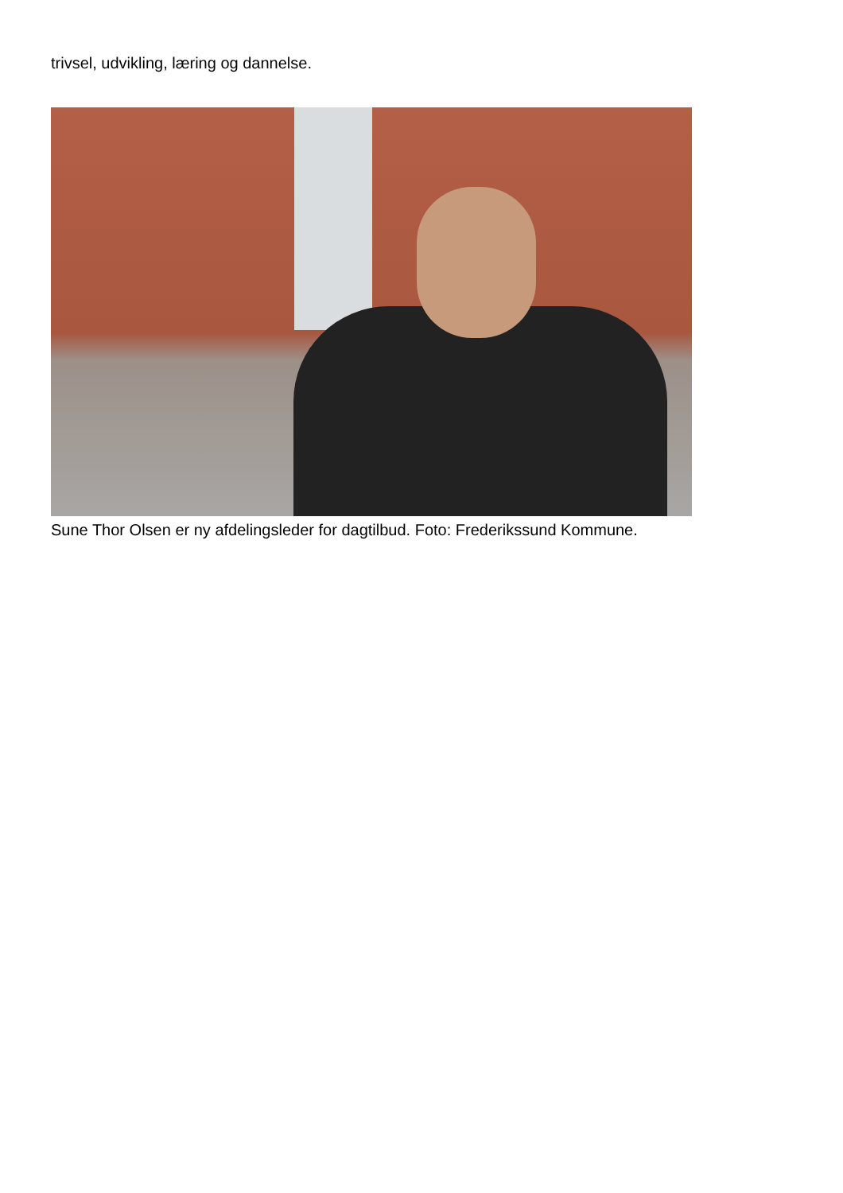trivsel, udvikling, læring og dannelse.
Sune Thor Olsen er ny afdelingsleder for dagtilbud. Foto: Frederikssund Kommune.